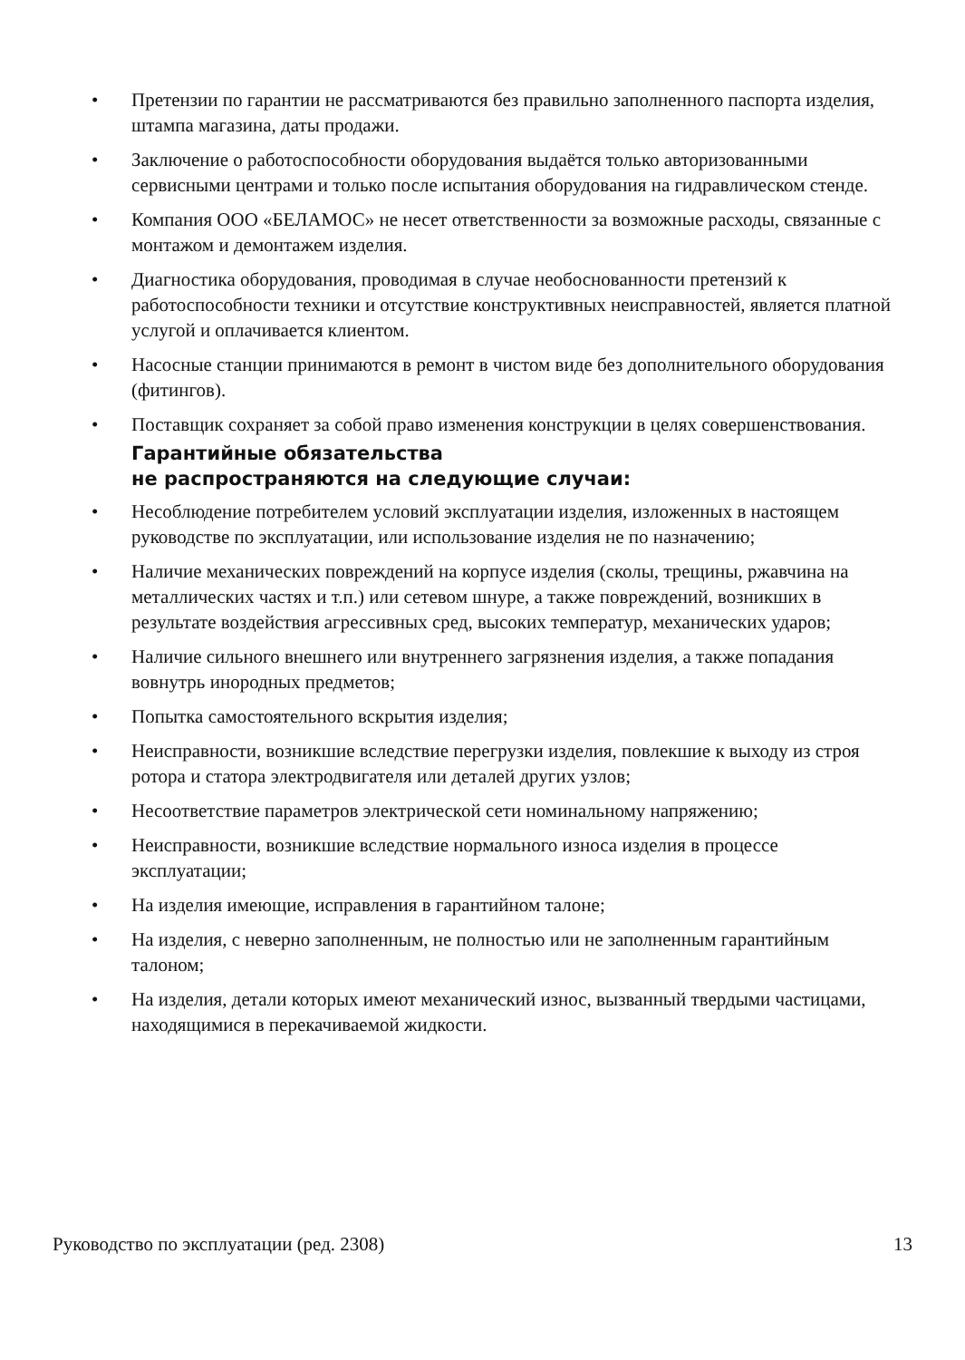• Претензии по гарантии не рассматриваются без правильно заполненного паспорта изделия, штампа магазина, даты продажи.
• Заключение о работоспособности оборудования выдаётся только авторизованными сервисными центрами и только после испытания оборудования на гидравлическом стенде.
• Компания ООО «БЕЛАМОС» не несет ответственности за возможные расходы, связанные с монтажом и демонтажем изделия.
• Диагностика оборудования, проводимая в случае необоснованности претензий к работоспособности техники и отсутствие конструктивных неисправностей, является платной услугой и оплачивается клиентом.
• Насосные станции принимаются в ремонт в чистом виде без дополнительного оборудования (фитингов).
• Поставщик сохраняет за собой право изменения конструкции в целях совершенствования.
Гарантийные обязательства
не распространяются на следующие случаи:
• Несоблюдение потребителем условий эксплуатации изделия, изложенных в настоящем руководстве по эксплуатации, или использование изделия не по назначению;
• Наличие механических повреждений на корпусе изделия (сколы, трещины, ржавчина на металлических частях и т.п.) или сетевом шнуре, а также повреждений, возникших в результате воздействия агрессивных сред, высоких температур, механических ударов;
• Наличие сильного внешнего или внутреннего загрязнения изделия, а также попадания вовнутрь инородных предметов;
• Попытка самостоятельного вскрытия изделия;
• Неисправности, возникшие вследствие перегрузки изделия, повлекшие к выходу из строя ротора и статора электродвигателя или деталей других узлов;
• Несоответствие параметров электрической сети номинальному напряжению;
• Неисправности, возникшие вследствие нормального износа изделия в процессе эксплуатации;
• На изделия имеющие, исправления в гарантийном талоне;
• На изделия, с неверно заполненным, не полностью или не заполненным гарантийным талоном;
• На изделия, детали которых имеют механический износ, вызванный твердыми частицами, находящимися в перекачиваемой жидкости.
Руководство по эксплуатации (ред. 2308) 13